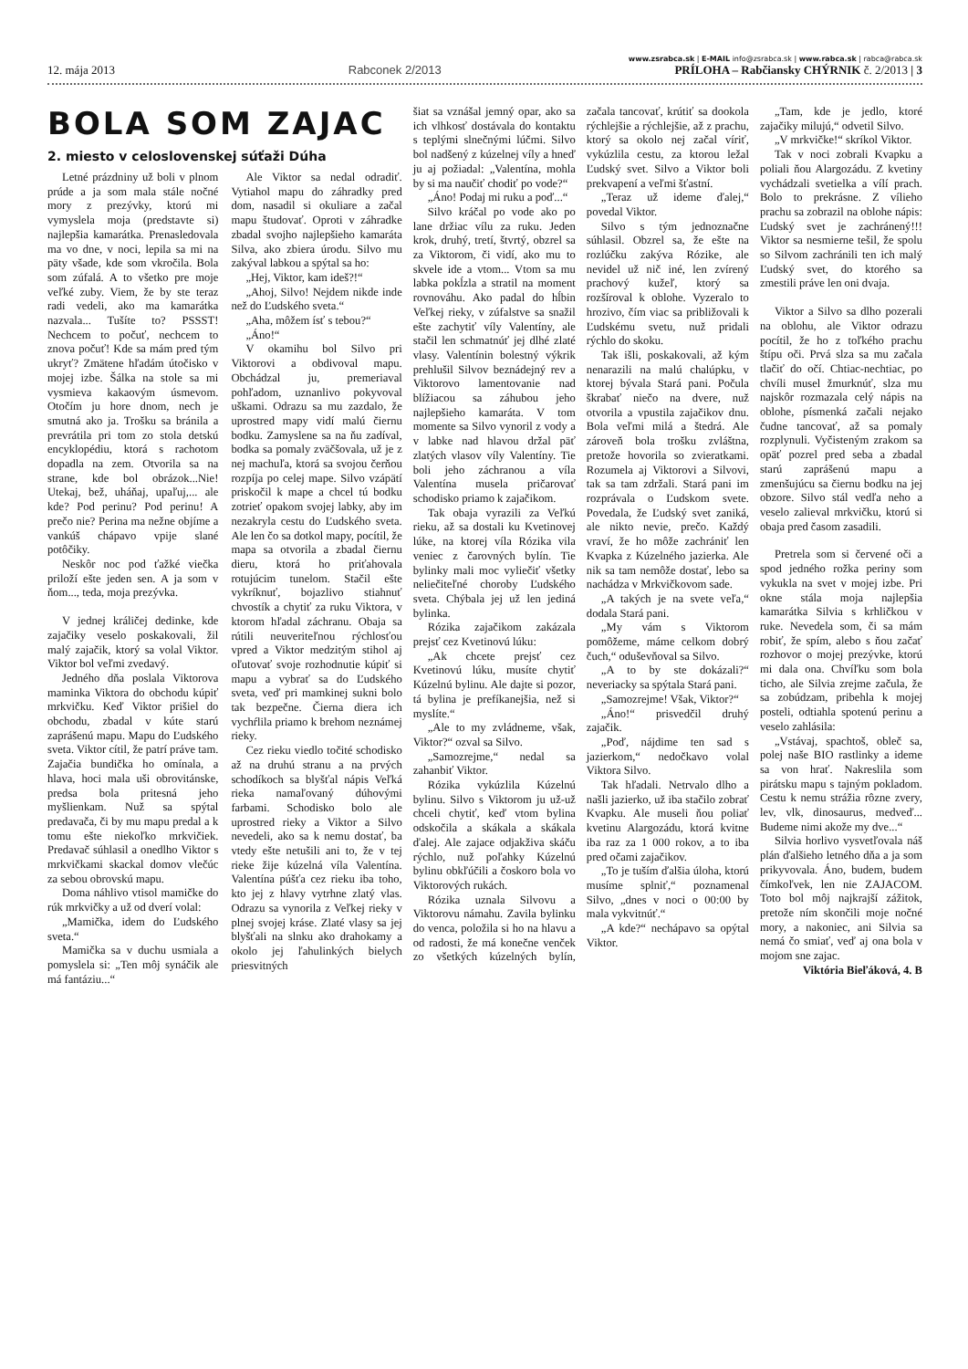www.zsrabca.sk | E-MAIL info@zsrabca.sk | www.rabca.sk | rabca@rabca.sk
12. mája 2013 Rabconek 2/2013 PRÍLOHA – Rabčiansky CHÝRNIK č. 2/2013 | 3
BOLA SOM ZAJAC
2. miesto v celoslovenskej súťaži Dúha
Letné prázdniny už boli v plnom prúde a ja som mala stále nočné mory z prezývky, ktorú mi vymyslela moja (predstavte si) najlepšia kamarátka. Prenasledovala ma vo dne, v noci, lepila sa mi na päty všade, kde som vkročila. Bola som zúfalá. A to všetko pre moje veľké zuby. Viem, že by ste teraz radi vedeli, ako ma kamarátka nazvala... Tušíte to? PSSST! Nechcem to počuť, nechcem to znova počuť! Kde sa mám pred tým ukryť? Zmätene hľadám útočisko v mojej izbe. Šálka na stole sa mi vysmieva kakaovým úsmevom. Otočím ju hore dnom, nech je smutná ako ja. Trošku sa bránila a prevrátila pri tom zo stola detskú encyklopédiu, ktorá s rachotom dopadla na zem. Otvorila sa na strane, kde bol obrázok...Nie! Utekaj, bež, uháňaj, upaľuj,... ale kde? Pod perinu? Pod perinu! A prečo nie? Perina ma nežne objíme a vankúš chápavo vpije slané potôčiky.
Neskôr noc pod ťažké viečka priloží ešte jeden sen. A ja som v ňom..., teda, moja prezývka.
V jednej králičej dedinke, kde zajačiky veselo poskakovali, žil malý zajačik, ktorý sa volal Viktor. Viktor bol veľmi zvedavý.
Jedného dňa poslala Viktorova maminka Viktora do obchodu kúpiť mrkvičku. Keď Viktor prišiel do obchodu, zbadal v kúte starú zaprášenú mapu. Mapu do Ľudského sveta. Viktor cítil, že patrí práve tam. Zajačia bundička ho omínala, a hlava, hoci mala uši obrovitánske, predsa bola pritesná jeho myšlienkam. Nuž sa spýtal predavača, či by mu mapu predal a k tomu ešte niekoľko mrkvičiek. Predavač súhlasil a onedlho Viktor s mrkvičkami skackal domov vlečúc za sebou obrovskú mapu.
Doma náhlivo vtisol mamičke do rúk mrkvičky a už od dverí volal:
„Mamička, idem do Ľudského sveta.“
Mamička sa v duchu usmiala a pomyslela si: „Ten môj synáčik ale má fantáziu...“
Ale Viktor sa nedal odradiť. Vytiahol mapu do záhradky pred dom, nasadil si okuliare a začal mapu študovať. Oproti v záhradke zbadal svojho najlepšieho kamaráta Silva, ako zbiera úrodu. Silvo mu zakýval labkou a spýtal sa ho:
„Hej, Viktor, kam ideš?!“
„Ahoj, Silvo! Nejdem nikde inde než do Ľudského sveta.“
„Aha, môžem ísť s tebou?“
„Áno!“
V okamihu bol Silvo pri Viktorovi a obdivoval mapu. Obchádzal ju, premeriaval pohľadom, uznanlivo pokyvoval uškami. Odrazu sa mu zazdalo, že uprostred mapy vidí malú čiernu bodku. Zamyslene sa na ňu zadíval, bodka sa pomaly zväčšovala, už je z nej machuľa, ktorá sa svojou čerňou rozpíja po celej mape. Silvo vzápätí priskočil k mape a chcel tú bodku zotrieť opakom svojej labky, aby im nezakryla cestu do Ľudského sveta. Ale len čo sa dotkol mapy, pocítil, že mapa sa otvorila a zbadal čiernu dieru, ktorá ho priťahovala rotujúcim tunelom. Stačil ešte vykríknuť, bojazlivo stiahnuť chvostík a chytiť za ruku Viktora, v ktorom hľadal záchranu. Obaja sa rútili neuveriteľnou rýchlosťou vpred a Viktor medzitým stihol aj oľutovať svoje rozhodnutie kúpiť si mapu a vybrať sa do Ľudského sveta, veď pri mamkinej sukni bolo tak bezpečne. Čierna diera ich vychŕlila priamo k brehom neznámej rieky.
Cez rieku viedlo točité schodisko až na druhú stranu a na prvých schodíkoch sa blyšťal nápis Veľká rieka namaľovaný dúhovými farbami. Schodisko bolo ale uprostred rieky a Viktor a Silvo nevedeli, ako sa k nemu dostať, ba vtedy ešte netušili ani to, že v tej rieke žije kúzelná víla Valentína. Valentína púšťa cez rieku iba toho, kto jej z hlavy vytrhne zlatý vlas. Odrazu sa vynorila z Veľkej rieky v plnej svojej kráse. Zlaté vlasy sa jej blyšťali na slnku ako drahokamy a okolo jej ľahulinkých bielych priesvitných
šiat sa vznášal jemný opar, ako sa ich vlhkosť dostávala do kontaktu s teplými slnečnými lúčmi. Silvo bol nadšený z kúzelnej víly a hneď ju aj požiadal: „Valentína, mohla by si ma naučiť chodiť po vode?“
„Áno! Podaj mi ruku a poď...“
Silvo kráčal po vode ako po lane držiac vílu za ruku. Jeden krok, druhý, tretí, štvrtý, obzrel sa za Viktorom, či vidí, ako mu to skvele ide a vtom... Vtom sa mu labka pokĺzla a stratil na moment rovnováhu. Ako padal do hĺbin Veľkej rieky, v zúfalstve sa snažil ešte zachytiť víly Valentíny, ale stačil len schmatnúť jej dlhé zlaté vlasy. Valentínin bolestný výkrik prehlušil Silvov beznádejný rev a Viktorovo lamentovanie nad blížiacou sa záhubou jeho najlepšieho kamaráta. V tom momente sa Silvo vynoril z vody a v labke nad hlavou držal päť zlatých vlasov víly Valentíny. Tie boli jeho záchranou a víla Valentína musela pričarovať schodisko priamo k zajačikom.
Tak obaja vyrazili za Veľkú rieku, až sa dostali ku Kvetinovej lúke, na ktorej víla Rózika vila veniec z čarovných bylín. Tie bylinky mali moc vyliečiť všetky neliečiteľné choroby Ľudského sveta. Chýbala jej už len jediná bylinka.
Rózika zajačikom zakázala prejsť cez Kvetinovú lúku:
„Ak chcete prejsť cez Kvetinovú lúku, musíte chytiť Kúzelnú bylinu. Ale dajte si pozor, tá bylina je prefíkanejšia, než si myslíte.“
„Ale to my zvládneme, však, Viktor?“ ozval sa Silvo.
„Samozrejme,“ nedal sa zahanbiť Viktor.
Rózika vykúzlila Kúzelnú bylinu. Silvo s Viktorom ju už-už chceli chytiť, keď vtom bylina odskočila a skákala a skákala ďalej. Ale zajace odjakživa skáču rýchlo, nuž poľahky Kúzelnú bylinu obkľúčili a čoskoro bola vo Viktorových rukách.
Rózika uznala Silvovu a Viktorovu námahu. Zavila bylinku do venca, položila si ho na hlavu a od radosti, že má konečne venček zo všetkých kúzelných bylín, začala tancovať, krútiť sa dookola rýchlejšie a rýchlejšie, až z prachu, ktorý sa okolo nej začal víriť, vykúzlila cestu, za ktorou ležal Ľudský svet. Silvo a Viktor boli prekvapení a veľmi šťastní.
„Teraz už ideme ďalej,“ povedal Viktor.
Silvo s tým jednoznačne súhlasil. Obzrel sa, že ešte na rozlúčku zakýva Rózike, ale nevidel už nič iné, len zvírený prachový kužeľ, ktorý sa rozšíroval k oblohe. Vyzeralo to hrozivo, čím viac sa približovali k Ľudskému svetu, nuž pridali rýchlo do skoku.
Tak išli, poskakovali, až kým nenarazili na malú chalúpku, v ktorej bývala Stará pani. Počula škrabať niečo na dvere, nuž otvorila a vpustila zajačikov dnu. Bola veľmi milá a štedrá. Ale zároveň bola trošku zvláštna, pretože hovorila so zvieratkami. Rozumela aj Viktorovi a Silvovi, tak sa tam zdržali. Stará pani im rozprávala o Ľudskom svete. Povedala, že Ľudský svet zaniká, ale nikto nevie, prečo. Každý vraví, že ho môže zachrániť len Kvapka z Kúzelného jazierka. Ale nik sa tam nemôže dostať, lebo sa nachádza v Mrkvičkovom sade.
„A takých je na svete veľa,“ dodala Stará pani.
„My vám s Viktorom pomôžeme, máme celkom dobrý čuch,“ oduševňoval sa Silvo.
„A to by ste dokázali?“ neveriacky sa spýtala Stará pani.
„Samozrejme! Však, Viktor?“
„Áno!“ prisvedčil druhý zajačik.
„Poď, nájdime ten sad s jazierkom,“ nedočkavo volal Viktora Silvo.
Tak hľadali. Netrvalo dlho a našli jazierko, už iba stačilo zobrať Kvapku. Ale museli ňou poliať kvetinu Alargozádu, ktorá kvitne iba raz za 1 000 rokov, a to iba pred očami zajačikov.
„To je tuším ďalšia úloha, ktorú musíme splniť,“ poznamenal Silvo, „dnes v noci o 00:00 by mala vykvitnúť.“
„A kde?“ nechápavo sa opýtal Viktor.
„Tam, kde je jedlo, ktoré zajačiky milujú,“ odvetil Silvo.
„V mrkvičke!“ skríkol Viktor.
Tak v noci zobrali Kvapku a poliali ňou Alargozádu. Z kvetiny vychádzali svetielka a vílí prach. Bolo to prekrásne. Z vílieho prachu sa zobrazil na oblohe nápis: Ľudský svet je zachránený!!! Viktor sa nesmierne tešil, že spolu so Silvom zachránili ten ich malý Ľudský svet, do ktorého sa zmestili práve len oni dvaja.
Viktor a Silvo sa dlho pozerali na oblohu, ale Viktor odrazu pocítil, že ho z toľkého prachu štípu oči. Prvá slza sa mu začala tlačiť do očí. Chtiac-nechtiac, po chvíli musel žmurknúť, slza mu najskôr rozmazala celý nápis na oblohe, písmenká začali nejako čudne tancovať, až sa pomaly rozplynuli. Vyčisteným zrakom sa opäť pozrel pred seba a zbadal starú zaprášenú mapu a zmenšujúcu sa čiernu bodku na jej obzore. Silvo stál vedľa neho a veselo zalieval mrkvičku, ktorú si obaja pred časom zasadili.
Pretrela som si červené oči a spod jedného rožka periny som vykukla na svet v mojej izbe. Pri okne stála moja najlepšia kamarátka Silvia s krhličkou v ruke. Nevedela som, či sa mám robiť, že spím, alebo s ňou začať rozhovor o mojej prezývke, ktorú mi dala ona. Chvíľku som bola ticho, ale Silvia zrejme začula, že sa zobúdzam, pribehla k mojej posteli, odtiahla spotenú perinu a veselo zahlásila:
„Vstávaj, spachtoš, obleč sa, polej naše BIO rastlinky a ideme sa von hrať. Nakreslila som pirátsku mapu s tajným pokladom. Cestu k nemu strážia rôzne zvery, lev, vlk, dinosaurus, medveď... Budeme nimi akože my dve...“
Silvia horlivo vysvetľovala náš plán ďalšieho letného dňa a ja som prikyvovala. Áno, budem, budem čímkoľvek, len nie ZAJACOM. Toto bol môj najkrajší zážitok, pretože ním skončili moje nočné mory, a nakoniec, ani Silvia sa nemá čo smiať, veď aj ona bola v mojom sne zajac.
Viktória Bieľáková, 4. B